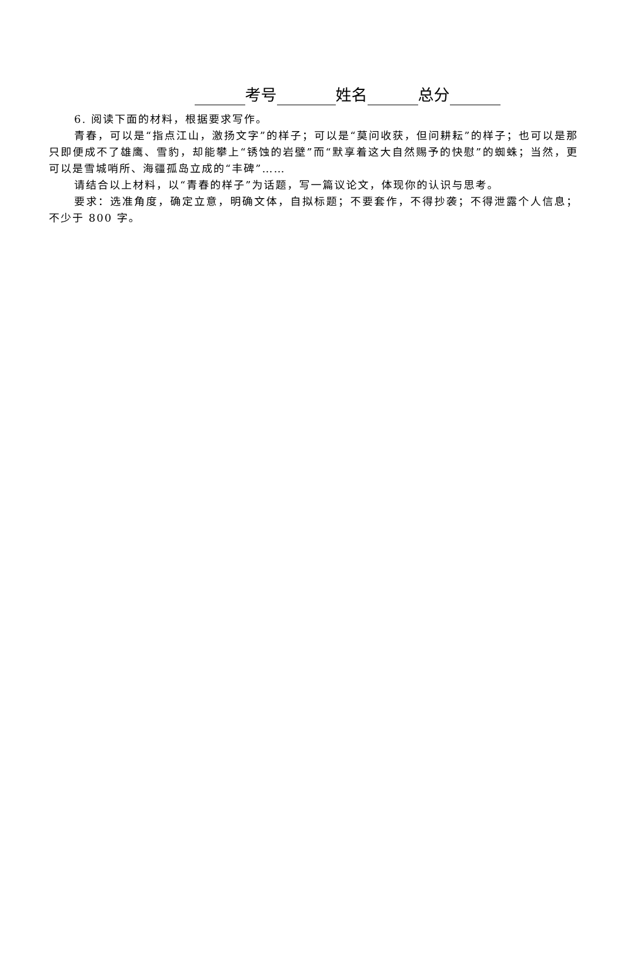考号 姓名 总分
6. 阅读下面的材料，根据要求写作。
青春，可以是“指点江山，激扬文字”的样子；可以是“莫问收获，但问耕耘”的样子；也可以是那只即便成不了雄鹰、雪豹，却能攀上“锈蚀的岩壁”而“默享着这大自然赐予的快慰”的蜘蛛；当然，更可以是雪城哨所、海疆孤岛立成的“丰碑”……
请结合以上材料，以“青春的样子”为话题，写一篇议论文，体现你的认识与思考。
要求：选准角度，确定立意，明确文体，自拟标题；不要套作，不得抄袭；不得泄露个人信息；不少于 800 字。